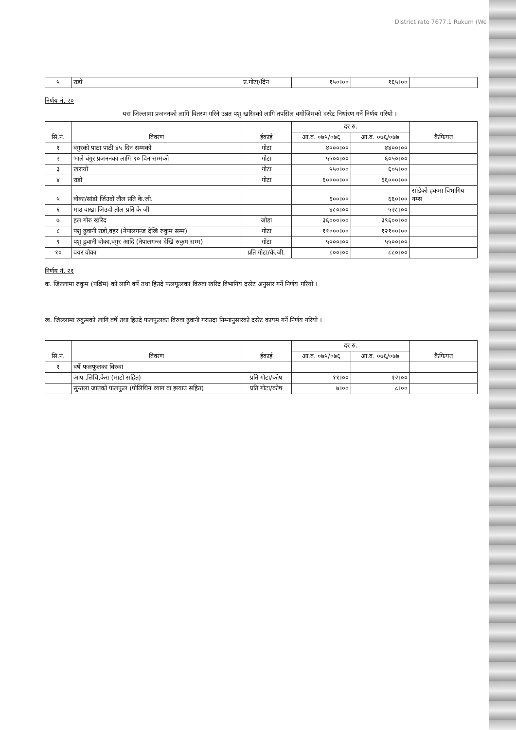District rate 7677.1 Rukum (We
| ५ | राडो | प्र.गोटा/दिन | १५०।०० | १६५।०० | |
निर्णय नं. २०
यस जिल्लामा प्रजननको लागि वितरण गरिने उन्नत पशु खरिदको लागि तपसिल वमोजिमको दररेट निर्धारण गर्ने निर्णय गरियो ।
| सि.नं. | विवरण | ईकाई | दर रु. | | कैफियत |
| --- | --- | --- | --- | --- | --- |
| | | | आ.व. ०७५/०७६ | आ.व. ०७६/०७७ | |
| १ | वंगुरको पाठा पाठी ४५ दिन सम्मको | गोटा | ४०००।०० | ४४००।०० | |
| २ | भाले वंगुर प्रजननका लागि ९० दिन सम्मको | गोटा | ५५००।०० | ६०५०।०० | |
| ३ | खरायो | गोटा | ५५०।०० | ६०५।०० | |
| ४ | राडो | गोटा | ६००००।०० | ६६०००।०० | |
| ५ | वोका/सांडो जिंउदो तौल प्रति के.जी. | | ६००।०० | ६६०।०० | सांडेको हकमा विभागिय नम्स |
| ६ | माउ वाखा जिउदो तौल प्रति के जी | | ४८०।०० | ५२८।०० | |
| ७ | हल गोरु खरिद | जोडा | ३६०००।०० | ३९६००।०० | |
| ८ | पशु ढुवानी राडो,वहर (नेपालगन्ज देखि रुकुम सम्म) | गोटा | ११०००।०० | १२१००।०० | |
| ९ | पशु ढुवानी वोका,वंगुर आदि (नेपालगन्ज देखि रुकुम सम्म) | गोटा | ५०००।०० | ५५००।०० | |
| १० | वयर वोका | प्रति गोटा/के.जी. | ८००।०० | ८८०।०० | |
निर्णय नं. २१
क. जिल्लामा रुकुम (पश्चिम) को लागि वर्षे तथा हिउदे फलफूलका विरुवा खरिद विभागिय दररेट अनुसार गर्ने निर्णय गरियो ।
ख. जिल्लामा रुकुमको लागि वर्षे तथा हिउदे फलफूलका विरुवा ढुवानी गराउदा निम्नानुसारको दररेट कायम गर्ने निर्णय गरियो ।
| सि.नं. | विवरण | ईकाई | दर रु. | | कैफियत |
| --- | --- | --- | --- | --- | --- |
| | | | आ.व. ०७५/०७६ | आ.व. ०७६/०७७ | |
| १ | वर्षे फलफूलका विरुवा | | | | |
| | आप ,लिचि,केरा (माटो सहित) | प्रति गोटा/कोष | ११।०० | १२।०० | |
| | सुन्तला जातको फलफुल (पोलिथिन व्याग वा झयाउ सहित) | प्रति गोटा/कोष | ७।०० | ८।०० | |